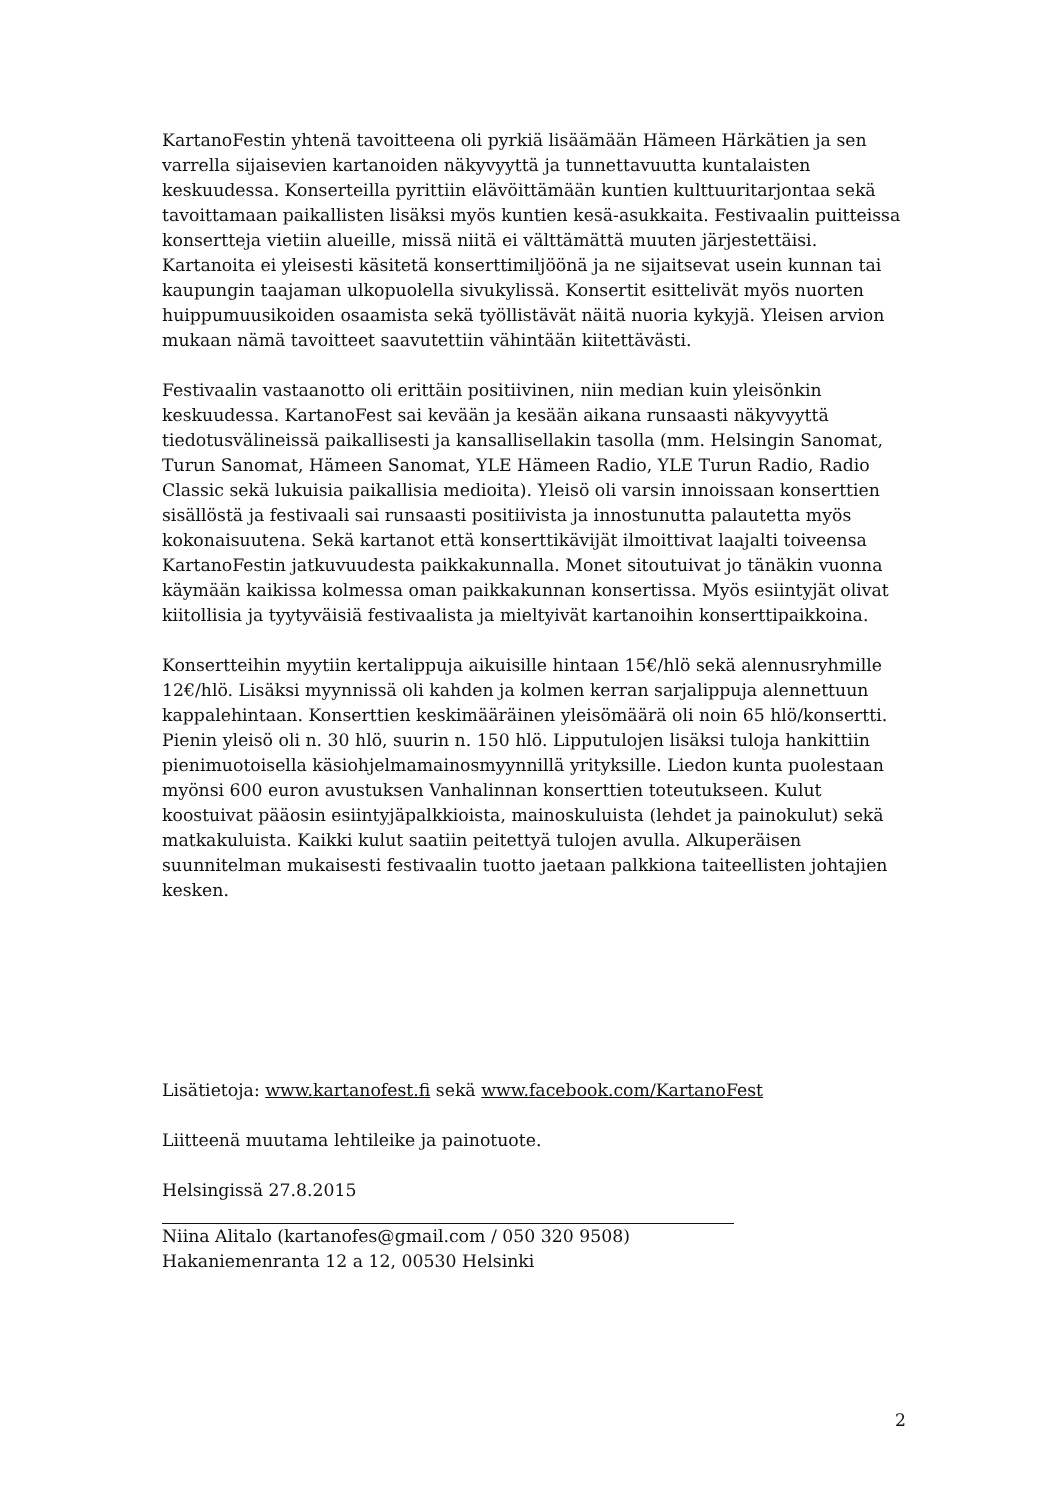KartanoFestin yhtenä tavoitteena oli pyrkiä lisäämään Hämeen Härkätien ja sen varrella sijaisevien kartanoiden näkyvyyttä ja tunnettavuutta kuntalaisten keskuudessa. Konserteilla pyrittiin elävöittämään kuntien kulttuuritarjontaa sekä tavoittamaan paikallisten lisäksi myös kuntien kesä-asukkaita. Festivaalin puitteissa konsertteja vietiin alueille, missä niitä ei välttämättä muuten järjestettäisi. Kartanoita ei yleisesti käsitetä konserttimiljöönä ja ne sijaitsevat usein kunnan tai kaupungin taajaman ulkopuolella sivukylissä. Konsertit esittelivät myös nuorten huippumuusikoiden osaamista sekä työllistävät näitä nuoria kykyjä. Yleisen arvion mukaan nämä tavoitteet saavutettiin vähintään kiitettävästi.
Festivaalin vastaanotto oli erittäin positiivinen, niin median kuin yleisönkin keskuudessa. KartanoFest sai kevään ja kesään aikana runsaasti näkyvyyttä tiedotusvälineissä paikallisesti ja kansallisellakin tasolla (mm. Helsingin Sanomat, Turun Sanomat, Hämeen Sanomat, YLE Hämeen Radio, YLE Turun Radio, Radio Classic sekä lukuisia paikallisia medioita). Yleisö oli varsin innoissaan konserttien sisällöstä ja festivaali sai runsaasti positiivista ja innostunutta palautetta myös kokonaisuutena. Sekä kartanot että konserttikävijät ilmoittivat laajalti toiveensa KartanoFestin jatkuvuudesta paikkakunnalla. Monet sitoutuivat jo tänäkin vuonna käymään kaikissa kolmessa oman paikkakunnan konsertissa. Myös esiintyjät olivat kiitollisia ja tyytyväisiä festivaalista ja mieltyivät kartanoihin konserttipaikkoina.
Konsertteihin myytiin kertalippuja aikuisille hintaan 15€/hlö sekä alennusryhmille 12€/hlö. Lisäksi myynnissä oli kahden ja kolmen kerran sarjalippuja alennettuun kappalehintaan. Konserttien keskimääräinen yleisömäärä oli noin 65 hlö/konsertti. Pienin yleisö oli n. 30 hlö, suurin n. 150 hlö. Lipputulojen lisäksi tuloja hankittiin pienimuotoisella käsiohjelmamainosmyynnillä yrityksille. Liedon kunta puolestaan myönsi 600 euron avustuksen Vanhalinnan konserttien toteutukseen. Kulut koostuivat pääosin esiintyjäpalkkioista, mainoskuluista (lehdet ja painokulut) sekä matkakuluista. Kaikki kulut saatiin peitettyä tulojen avulla. Alkuperäisen suunnitelman mukaisesti festivaalin tuotto jaetaan palkkiona taiteellisten johtajien kesken.
Lisätietoja: www.kartanofest.fi sekä www.facebook.com/KartanoFest
Liitteenä muutama lehtileike ja painotuote.
Helsingissä 27.8.2015
Niina Alitalo (kartanofes@gmail.com / 050 320 9508)
Hakaniemenranta 12 a 12, 00530 Helsinki
2